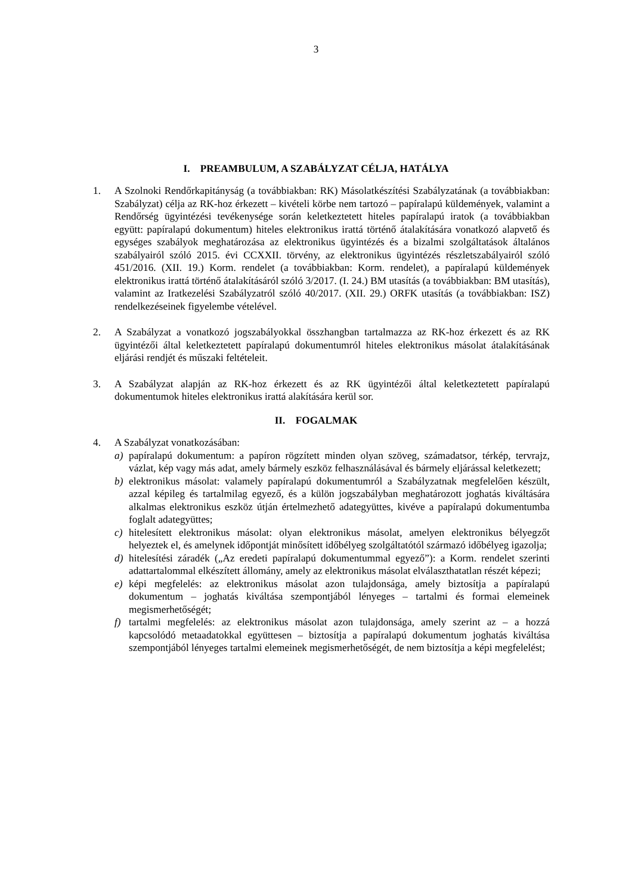3
I. PREAMBULUM, A SZABÁLYZAT CÉLJA, HATÁLYA
1. A Szolnoki Rendőrkapitányság (a továbbiakban: RK) Másolatkészítési Szabályzatának (a továbbiakban: Szabályzat) célja az RK-hoz érkezett – kivételi körbe nem tartozó – papíralapú küldemények, valamint a Rendőrség ügyintézési tevékenysége során keletkeztetett hiteles papíralapú iratok (a továbbiakban együtt: papíralapú dokumentum) hiteles elektronikus irattá történő átalakítására vonatkozó alapvető és egységes szabályok meghatározása az elektronikus ügyintézés és a bizalmi szolgáltatások általános szabályairól szóló 2015. évi CCXXII. törvény, az elektronikus ügyintézés részletszabályairól szóló 451/2016. (XII. 19.) Korm. rendelet (a továbbiakban: Korm. rendelet), a papíralapú küldemények elektronikus irattá történő átalakításáról szóló 3/2017. (I. 24.) BM utasítás (a továbbiakban: BM utasítás), valamint az Iratkezelési Szabályzatról szóló 40/2017. (XII. 29.) ORFK utasítás (a továbbiakban: ISZ) rendelkezéseinek figyelembe vételével.
2. A Szabályzat a vonatkozó jogszabályokkal összhangban tartalmazza az RK-hoz érkezett és az RK ügyintézői által keletkeztetett papíralapú dokumentumról hiteles elektronikus másolat átalakításának eljárási rendjét és műszaki feltételeit.
3. A Szabályzat alapján az RK-hoz érkezett és az RK ügyintézői által keletkeztetett papíralapú dokumentumok hiteles elektronikus irattá alakítására kerül sor.
II. FOGALMAK
4. A Szabályzat vonatkozásában:
a) papíralapú dokumentum: a papíron rögzített minden olyan szöveg, számadatsor, térkép, tervrajz, vázlat, kép vagy más adat, amely bármely eszköz felhasználásával és bármely eljárással keletkezett;
b) elektronikus másolat: valamely papíralapú dokumentumról a Szabályzatnak megfelelően készült, azzal képileg és tartalmilag egyező, és a külön jogszabályban meghatározott joghatás kiváltására alkalmas elektronikus eszköz útján értelmezhető adategyüttes, kivéve a papíralapú dokumentumba foglalt adategyüttes;
c) hitelesített elektronikus másolat: olyan elektronikus másolat, amelyen elektronikus bélyegzőt helyeztek el, és amelynek időpontját minősített időbélyeg szolgáltatótól származó időbélyeg igazolja;
d) hitelesítési záradék („Az eredeti papíralapú dokumentummal egyező”): a Korm. rendelet szerinti adattartalommal elkészített állomány, amely az elektronikus másolat elválaszthatatlan részét képezi;
e) képi megfelelés: az elektronikus másolat azon tulajdonsága, amely biztosítja a papíralapú dokumentum – joghatás kiváltása szempontjából lényeges – tartalmi és formai elemeinek megismerhetőségét;
f) tartalmi megfelelés: az elektronikus másolat azon tulajdonsága, amely szerint az – a hozzá kapcsolódó metaadatokkal együttesen – biztosítja a papíralapú dokumentum joghatás kiváltása szempontjából lényeges tartalmi elemeinek megismerhetőségét, de nem biztosítja a képi megfelelést;